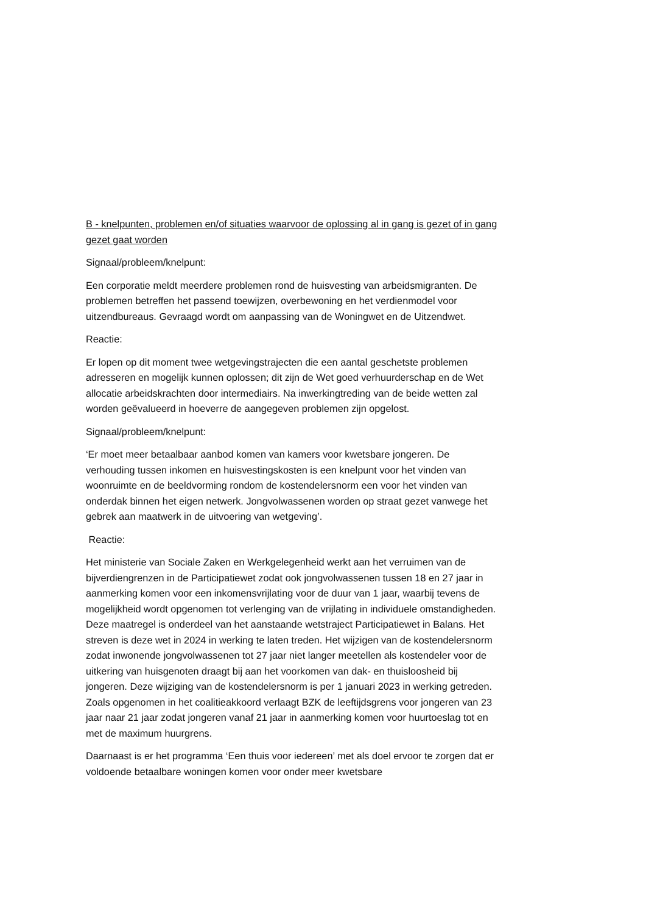B - knelpunten, problemen en/of situaties waarvoor de oplossing al in gang is gezet of in gang gezet gaat worden
Signaal/probleem/knelpunt:
Een corporatie meldt meerdere problemen rond de huisvesting van arbeidsmigranten. De problemen betreffen het passend toewijzen, overbewoning en het verdienmodel voor uitzendbureaus. Gevraagd wordt om aanpassing van de Woningwet en de Uitzendwet.
Reactie:
Er lopen op dit moment twee wetgevingstrajecten die een aantal geschetste problemen adresseren en mogelijk kunnen oplossen; dit zijn de Wet goed verhuurderschap en de Wet allocatie arbeidskrachten door intermediairs. Na inwerkingtreding van de beide wetten zal worden geëvalueerd in hoeverre de aangegeven problemen zijn opgelost.
Signaal/probleem/knelpunt:
‘Er moet meer betaalbaar aanbod komen van kamers voor kwetsbare jongeren. De verhouding tussen inkomen en huisvestingskosten is een knelpunt voor het vinden van woonruimte en de beeldvorming rondom de kostendelersnorm een voor het vinden van onderdak binnen het eigen netwerk. Jongvolwassenen worden op straat gezet vanwege het gebrek aan maatwerk in de uitvoering van wetgeving’.
Reactie:
Het ministerie van Sociale Zaken en Werkgelegenheid werkt aan het verruimen van de bijverdiengrenzen in de Participatiewet zodat ook jongvolwassenen tussen 18 en 27 jaar in aanmerking komen voor een inkomensvrijlating voor de duur van 1 jaar, waarbij tevens de mogelijkheid wordt opgenomen tot verlenging van de vrijlating in individuele omstandigheden. Deze maatregel is onderdeel van het aanstaande wetstraject Participatiewet in Balans. Het streven is deze wet in 2024 in werking te laten treden. Het wijzigen van de kostendelersnorm zodat inwonende jongvolwassenen tot 27 jaar niet langer meetellen als kostendeler voor de uitkering van huisgenoten draagt bij aan het voorkomen van dak- en thuisloosheid bij jongeren. Deze wijziging van de kostendelersnorm is per 1 januari 2023 in werking getreden. Zoals opgenomen in het coalitieakkoord verlaagt BZK de leeftijdsgrens voor jongeren van 23 jaar naar 21 jaar zodat jongeren vanaf 21 jaar in aanmerking komen voor huurtoeslag tot en met de maximum huurgrens.
Daarnaast is er het programma ‘Een thuis voor iedereen’ met als doel ervoor te zorgen dat er voldoende betaalbare woningen komen voor onder meer kwetsbare